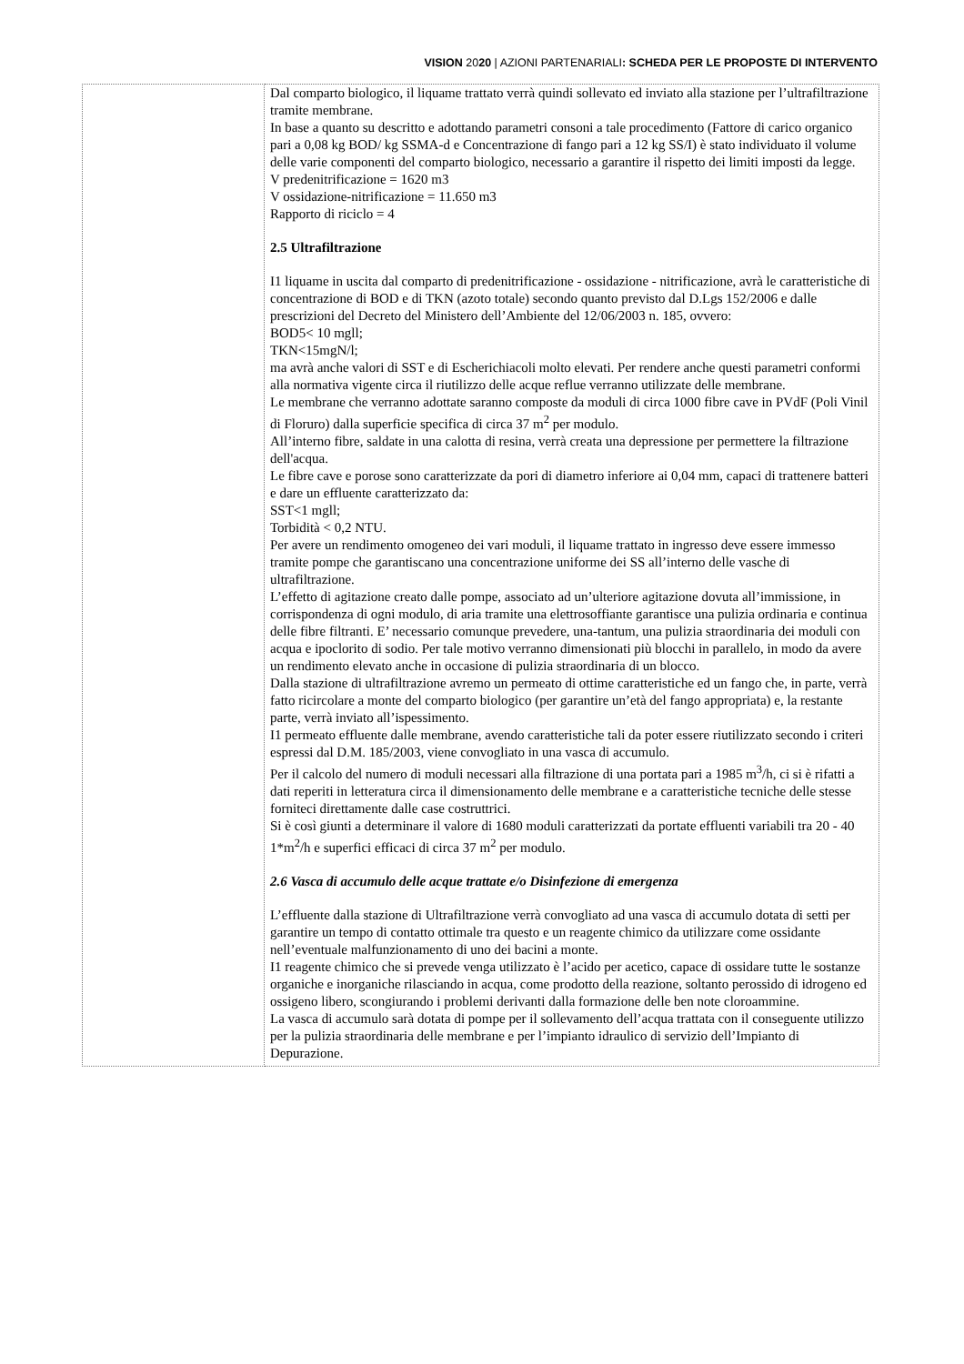VISION 2020 | AZIONI PARTENARIALI: SCHEDA PER LE PROPOSTE DI INTERVENTO
| | Dal comparto biologico, il liquame trattato verrà quindi sollevato ed inviato alla stazione per l’ultrafiltrazione tramite membrane. In base a quanto su descritto e adottando parametri consoni a tale procedimento (Fattore di carico organico pari a 0,08 kg BOD/ kg SSMA-d e Concentrazione di fango pari a 12 kg SS/I) è stato individuato il volume delle varie componenti del comparto biologico, necessario a garantire il rispetto dei limiti imposti da legge. V predenitrificazione = 1620 m3 V ossidazione-nitrificazione = 11.650 m3 Rapporto di riciclo = 4 2.5 Ultrafiltrazione I1 liquame in uscita dal comparto di predenitrificazione - ossidazione - nitrificazione, avrà le caratteristiche di concentrazione di BOD e di TKN (azoto totale) secondo quanto previsto dal D.Lgs 152/2006 e dalle prescrizioni del Decreto del Ministero dell’Ambiente del 12/06/2003 n. 185, ovvero: BOD5< 10 mgll; TKN<15mgN/l; ma avrà anche valori di SST e di Escherichiacoli molto elevati. Per rendere anche questi parametri conformi alla normativa vigente circa il riutilizzo delle acque reflue verranno utilizzate delle membrane. Le membrane che verranno adottate saranno composte da moduli di circa 1000 fibre cave in PVdF (Poli Vinil di Floruro) dalla superficie specifica di circa 37 m<sup>2</sup> per modulo. All’interno fibre, saldate in una calotta di resina, verrà creata una depressione per permettere la filtrazione dell'acqua. Le fibre cave e porose sono caratterizzate da pori di diametro inferiore ai 0,04 mm, capaci di trattenere batteri e dare un effluente caratterizzato da: SST<1 mgll; Torbidità < 0,2 NTU. Per avere un rendimento omogeneo dei vari moduli, il liquame trattato in ingresso deve essere immesso tramite pompe che garantiscano una concentrazione uniforme dei SS all’interno delle vasche di ultrafiltrazione. L’effetto di agitazione creato dalle pompe, associato ad un’ulteriore agitazione dovuta all’immissione, in corrispondenza di ogni modulo, di aria tramite una elettrosoffiante garantisce una pulizia ordinaria e continua delle fibre filtranti. E’ necessario comunque prevedere, una-tantum, una pulizia straordinaria dei moduli con acqua e ipoclorito di sodio. Per tale motivo verranno dimensionati più blocchi in parallelo, in modo da avere un rendimento elevato anche in occasione di pulizia straordinaria di un blocco. Dalla stazione di ultrafiltrazione avremo un permeato di ottime caratteristiche ed un fango che, in parte, verrà fatto ricircolare a monte del comparto biologico (per garantire un’età del fango appropriata) e, la restante parte, verrà inviato all’ispessimento. I1 permeato effluente dalle membrane, avendo caratteristiche tali da poter essere riutilizzato secondo i criteri espressi dal D.M. 185/2003, viene convogliato in una vasca di accumulo. Per il calcolo del numero di moduli necessari alla filtrazione di una portata pari a 1985 m<sup>3</sup>/h, ci si è rifatti a dati reperiti in letteratura circa il dimensionamento delle membrane e a caratteristiche tecniche delle stesse forniteci direttamente dalle case costruttrici. Si è così giunti a determinare il valore di 1680 moduli caratterizzati da portate effluenti variabili tra 20 - 40 1*m<sup>2</sup>/h e superfici efficaci di circa 37 m<sup>2</sup> per modulo. 2.6 Vasca di accumulo delle acque trattate e/o Disinfezione di emergenza L’effluente dalla stazione di Ultrafiltrazione verrà convogliato ad una vasca di accumulo dotata di setti per garantire un tempo di contatto ottimale tra questo e un reagente chimico da utilizzare come ossidante nell’eventuale malfunzionamento di uno dei bacini a monte. I1 reagente chimico che si prevede venga utilizzato è l’acido per acetico, capace di ossidare tutte le sostanze organiche e inorganiche rilasciando in acqua, come prodotto della reazione, soltanto perossido di idrogeno ed ossigeno libero, scongiurando i problemi derivanti dalla formazione delle ben note cloroammine. La vasca di accumulo sarà dotata di pompe per il sollevamento dell’acqua trattata con il conseguente utilizzo per la pulizia straordinaria delle membrane e per l’impianto idraulico di servizio dell’Impianto di Depurazione. |